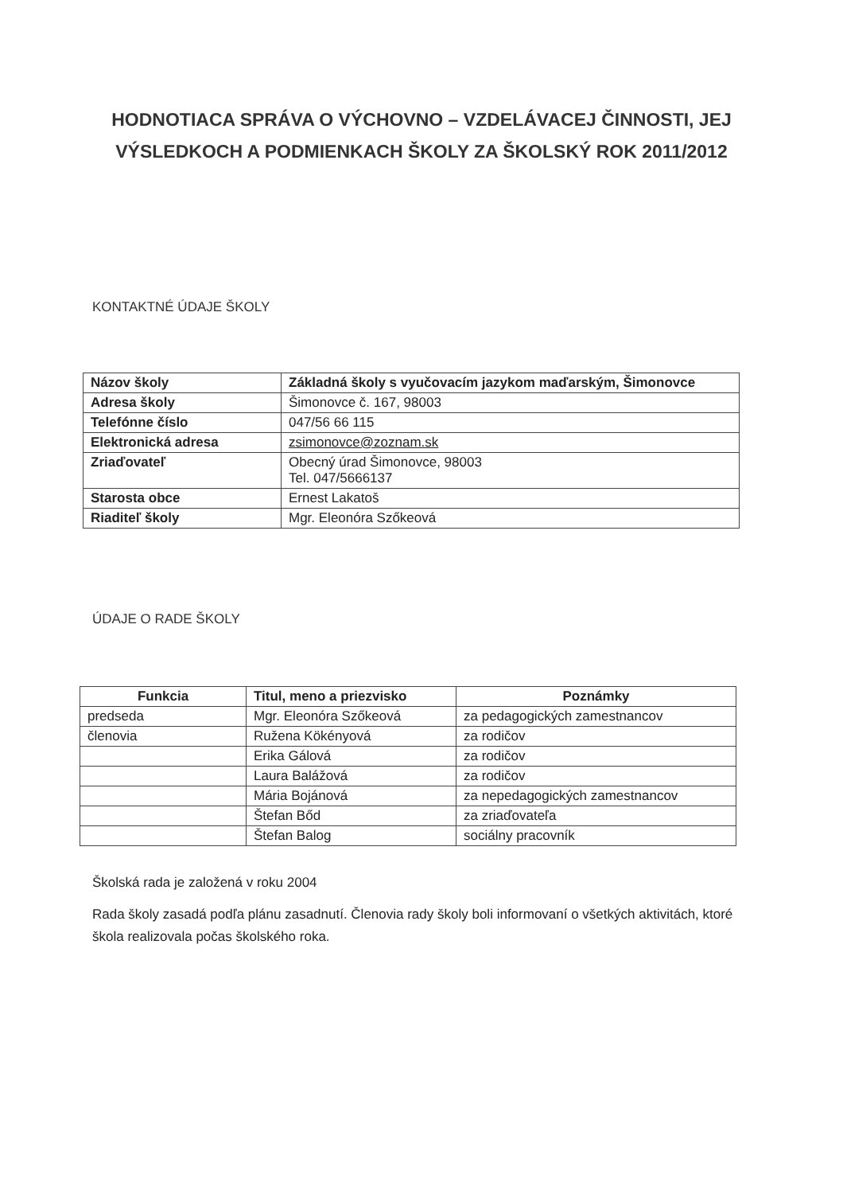HODNOTIACA SPRÁVA O VÝCHOVNO – VZDELÁVACEJ ČINNOSTI, JEJ VÝSLEDKOCH A PODMIENKACH ŠKOLY ZA ŠKOLSKÝ ROK 2011/2012
KONTAKTNÉ ÚDAJE ŠKOLY
| Názov školy | Základná školy s vyučovacím jazykom maďarským, Šimonovce |
| --- | --- |
| Adresa školy | Šimonovce č. 167, 98003 |
| Telefónne číslo | 047/56 66 115 |
| Elektronická adresa | zsimonovce@zoznam.sk |
| Zriaďovateľ | Obecný úrad Šimonovce, 98003 Tel. 047/5666137 |
| Starosta obce | Ernest Lakatoš |
| Riaditeľ školy | Mgr. Eleonóra Szőkeová |
ÚDAJE O RADE ŠKOLY
| Funkcia | Titul, meno a priezvisko | Poznámky |
| --- | --- | --- |
| predseda | Mgr. Eleonóra Szőkeová | za pedagogických zamestnancov |
| členovia | Ružena Kökényová | za rodičov |
| | Erika Gálová | za rodičov |
| | Laura Balážová | za rodičov |
| | Mária Bojánová | za nepedagogických zamestnancov |
| | Štefan Bőd | za zriaďovateľa |
| | Štefan Balog | sociálny pracovník |
Školská rada je založená v roku 2004
Rada školy zasadá podľa plánu zasadnutí. Členovia rady školy boli informovaní o všetkých aktivitách, ktoré škola realizovala počas školského roka.